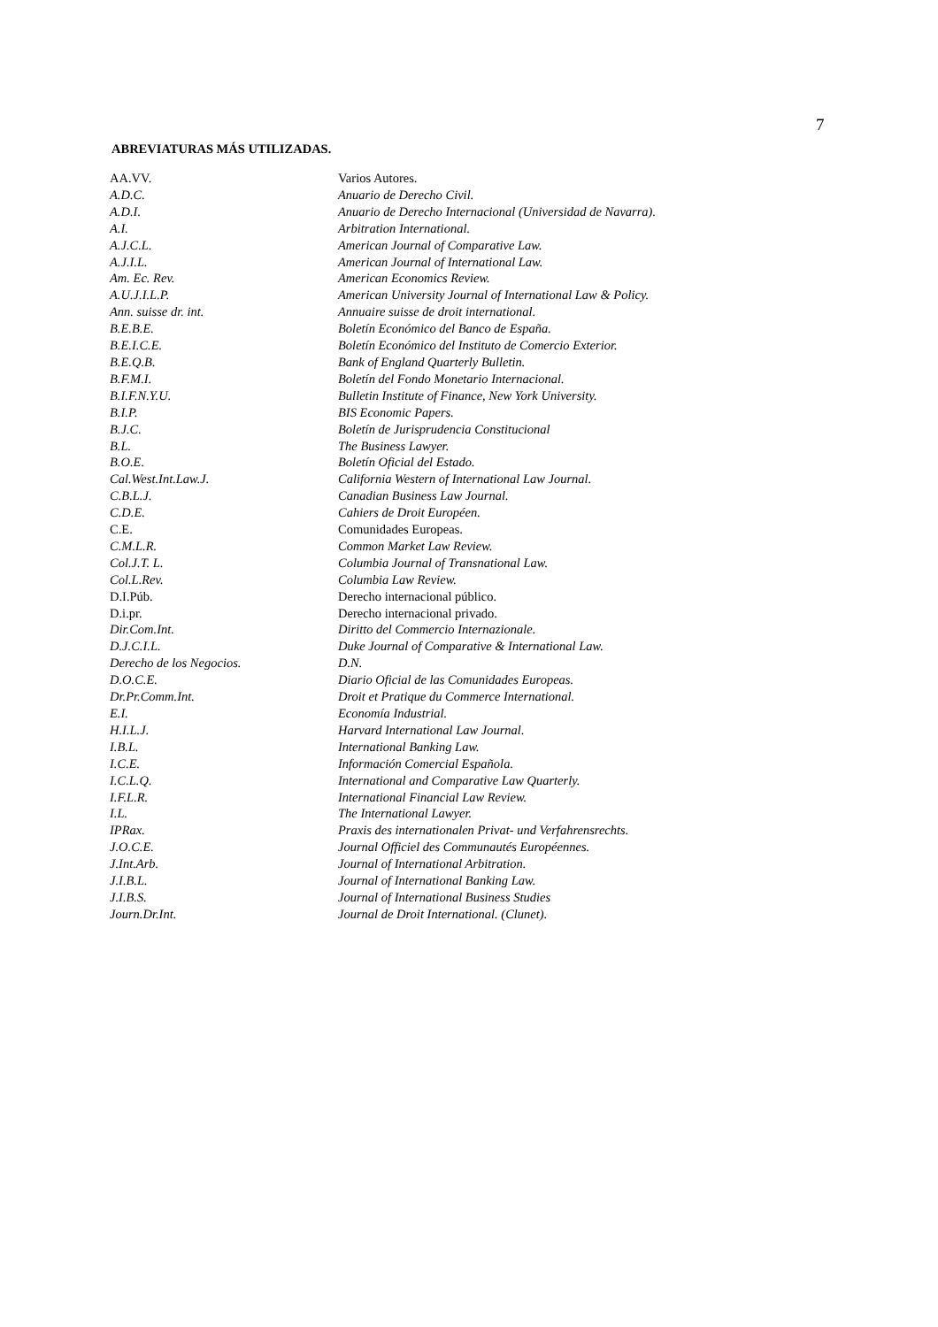7
ABREVIATURAS MÁS UTILIZADAS.
| AA.VV. | Varios Autores. |
| A.D.C. | Anuario de Derecho Civil. |
| A.D.I. | Anuario de Derecho Internacional (Universidad de Navarra). |
| A.I. | Arbitration International. |
| A.J.C.L. | American Journal of Comparative Law. |
| A.J.I.L. | American Journal of International Law. |
| Am. Ec. Rev. | American Economics Review. |
| A.U.J.I.L.P. | American University Journal of International Law & Policy. |
| Ann. suisse dr. int. | Annuaire suisse de droit international. |
| B.E.B.E. | Boletín Económico del Banco de España. |
| B.E.I.C.E. | Boletín Económico del Instituto de Comercio Exterior. |
| B.E.Q.B. | Bank of England Quarterly Bulletin. |
| B.F.M.I. | Boletín del Fondo Monetario Internacional. |
| B.I.F.N.Y.U. | Bulletin Institute of Finance, New York University. |
| B.I.P. | BIS Economic Papers. |
| B.J.C. | Boletín de Jurisprudencia Constitucional |
| B.L. | The Business Lawyer. |
| B.O.E. | Boletín Oficial del Estado. |
| Cal.West.Int.Law.J. | California Western of International Law Journal. |
| C.B.L.J. | Canadian Business Law Journal. |
| C.D.E. | Cahiers de Droit Européen. |
| C.E. | Comunidades Europeas. |
| C.M.L.R. | Common Market Law Review. |
| Col.J.T. L. | Columbia Journal of Transnational Law. |
| Col.L.Rev. | Columbia Law Review. |
| D.I.Púb. | Derecho internacional público. |
| D.i.pr. | Derecho internacional privado. |
| Dir.Com.Int. | Diritto del Commercio Internazionale. |
| D.J.C.I.L. | Duke Journal of Comparative & International Law. |
| Derecho de los Negocios. | D.N. |
| D.O.C.E. | Diario Oficial de las Comunidades Europeas. |
| Dr.Pr.Comm.Int. | Droit et Pratique du Commerce International. |
| E.I. | Economía Industrial. |
| H.I.L.J. | Harvard International Law Journal. |
| I.B.L. | International Banking Law. |
| I.C.E. | Información Comercial Española. |
| I.C.L.Q. | International and Comparative Law Quarterly. |
| I.F.L.R. | International Financial Law Review. |
| I.L. | The International Lawyer. |
| IPRax. | Praxis des internationalen Privat- und Verfahrensrechts. |
| J.O.C.E. | Journal Officiel des Communautés Européennes. |
| J.Int.Arb. | Journal of International Arbitration. |
| J.I.B.L. | Journal of International Banking Law. |
| J.I.B.S. | Journal of International Business Studies |
| Journ.Dr.Int. | Journal de Droit International. (Clunet). |